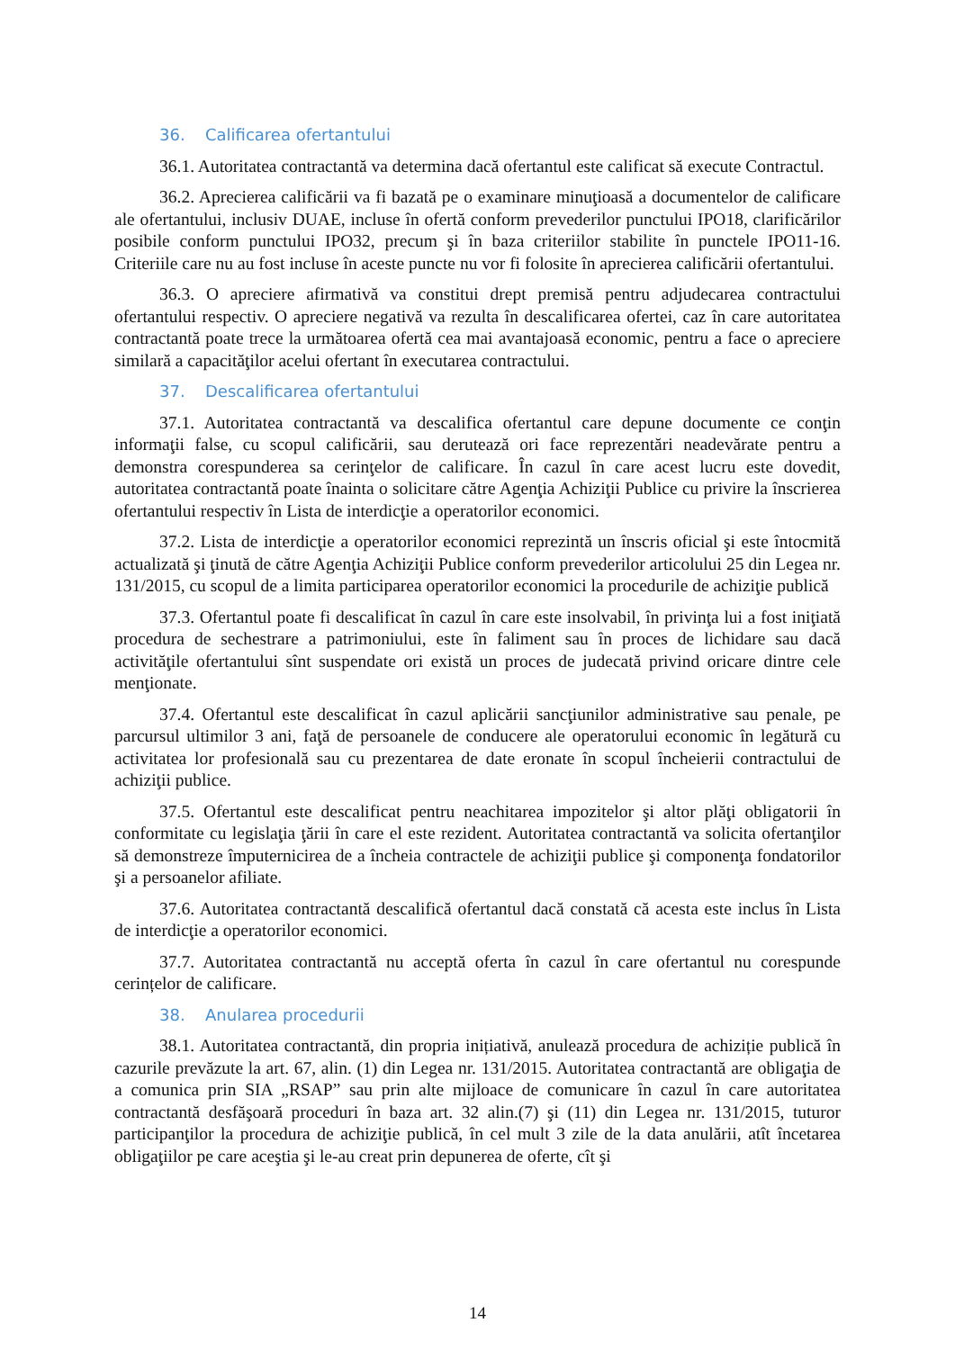36. Calificarea ofertantului
36.1. Autoritatea contractantă va determina dacă ofertantul este calificat să execute Contractul.
36.2. Aprecierea calificării va fi bazată pe o examinare minuţioasă a documentelor de calificare ale ofertantului, inclusiv DUAE, incluse în ofertă conform prevederilor punctului IPO18, clarificărilor posibile conform punctului IPO32, precum şi în baza criteriilor stabilite în punctele IPO11-16. Criteriile care nu au fost incluse în aceste puncte nu vor fi folosite în aprecierea calificării ofertantului.
36.3. O apreciere afirmativă va constitui drept premisă pentru adjudecarea contractului ofertantului respectiv. O apreciere negativă va rezulta în descalificarea ofertei, caz în care autoritatea contractantă poate trece la următoarea ofertă cea mai avantajoasă economic, pentru a face o apreciere similară a capacităţilor acelui ofertant în executarea contractului.
37. Descalificarea ofertantului
37.1. Autoritatea contractantă va descalifica ofertantul care depune documente ce conţin informaţii false, cu scopul calificării, sau derutează ori face reprezentări neadevărate pentru a demonstra corespunderea sa cerinţelor de calificare. În cazul în care acest lucru este dovedit, autoritatea contractantă poate înainta o solicitare către Agenţia Achiziţii Publice cu privire la înscrierea ofertantului respectiv în Lista de interdicţie a operatorilor economici.
37.2. Lista de interdicţie a operatorilor economici reprezintă un înscris oficial şi este întocmită actualizată şi ţinută de către Agenţia Achiziţii Publice conform prevederilor articolului 25 din Legea nr. 131/2015, cu scopul de a limita participarea operatorilor economici la procedurile de achiziţie publică
37.3. Ofertantul poate fi descalificat în cazul în care este insolvabil, în privinţa lui a fost iniţiată procedura de sechestrare a patrimoniului, este în faliment sau în proces de lichidare sau dacă activităţile ofertantului sînt suspendate ori există un proces de judecată privind oricare dintre cele menţionate.
37.4. Ofertantul este descalificat în cazul aplicării sancţiunilor administrative sau penale, pe parcursul ultimilor 3 ani, faţă de persoanele de conducere ale operatorului economic în legătură cu activitatea lor profesională sau cu prezentarea de date eronate în scopul încheierii contractului de achiziţii publice.
37.5. Ofertantul este descalificat pentru neachitarea impozitelor şi altor plăţi obligatorii în conformitate cu legislaţia ţării în care el este rezident. Autoritatea contractantă va solicita ofertanţilor să demonstreze împuternicirea de a încheia contractele de achiziţii publice şi componenţa fondatorilor şi a persoanelor afiliate.
37.6. Autoritatea contractantă descalifică ofertantul dacă constată că acesta este inclus în Lista de interdicţie a operatorilor economici.
37.7. Autoritatea contractantă nu acceptă oferta în cazul în care ofertantul nu corespunde cerințelor de calificare.
38. Anularea procedurii
38.1. Autoritatea contractantă, din propria inițiativă, anulează procedura de achiziție publică în cazurile prevăzute la art. 67, alin. (1) din Legea nr. 131/2015. Autoritatea contractantă are obligaţia de a comunica prin SIA „RSAP” sau prin alte mijloace de comunicare în cazul în care autoritatea contractantă desfăşoară proceduri în baza art. 32 alin.(7) şi (11) din Legea nr. 131/2015, tuturor participanţilor la procedura de achiziţie publică, în cel mult 3 zile de la data anulării, atît încetarea obligaţiilor pe care aceştia şi le-au creat prin depunerea de oferte, cît şi
14